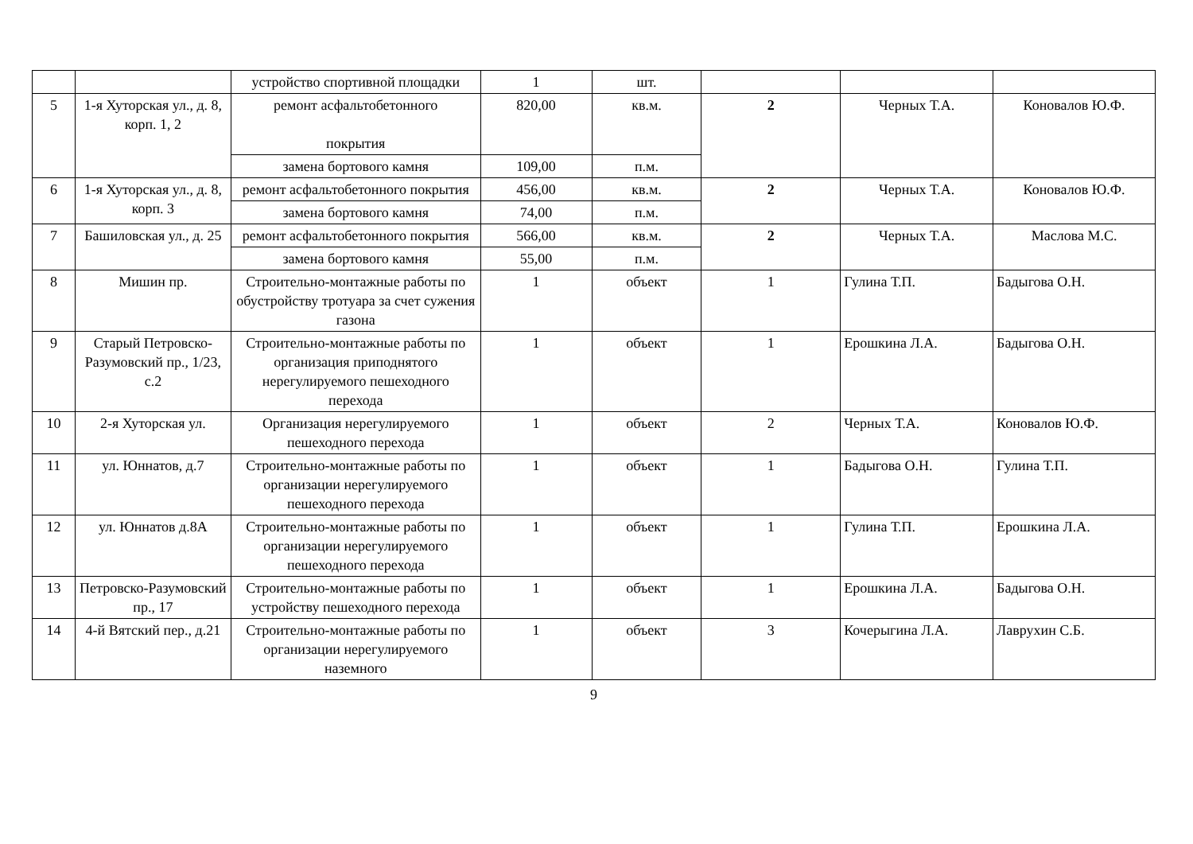| | | устройство спортивной площадки | 1 | шт. | | | |
| 5 | 1-я Хуторская ул., д. 8, корп. 1, 2 | ремонт асфальтобетонного покрытия | 820,00 | кв.м. | 2 | Черных Т.А. | Коновалов Ю.Ф. |
| | | замена бортового камня | 109,00 | п.м. | | | |
| 6 | 1-я Хуторская ул., д. 8, корп. 3 | ремонт асфальтобетонного покрытия | 456,00 | кв.м. | 2 | Черных Т.А. | Коновалов Ю.Ф. |
| | | замена бортового камня | 74,00 | п.м. | | | |
| 7 | Башиловская ул., д. 25 | ремонт асфальтобетонного покрытия | 566,00 | кв.м. | 2 | Черных Т.А. | Маслова М.С. |
| | | замена бортового камня | 55,00 | п.м. | | | |
| 8 | Мишин пр. | Строительно-монтажные работы по обустройству тротуара за счет сужения газона | 1 | объект | 1 | Гулина Т.П. | Бадыгова О.Н. |
| 9 | Старый Петровско-Разумовский пр., 1/23, с.2 | Строительно-монтажные работы по организация приподнятого нерегулируемого пешеходного перехода | 1 | объект | 1 | Ерошкина Л.А. | Бадыгова О.Н. |
| 10 | 2-я Хуторская ул. | Организация нерегулируемого пешеходного перехода | 1 | объект | 2 | Черных Т.А. | Коновалов Ю.Ф. |
| 11 | ул. Юннатов, д.7 | Строительно-монтажные работы по организации нерегулируемого пешеходного перехода | 1 | объект | 1 | Бадыгова О.Н. | Гулина Т.П. |
| 12 | ул. Юннатов д.8А | Строительно-монтажные работы по организации нерегулируемого пешеходного перехода | 1 | объект | 1 | Гулина Т.П. | Ерошкина Л.А. |
| 13 | Петровско-Разумовский пр., 17 | Строительно-монтажные работы по устройству пешеходного перехода | 1 | объект | 1 | Ерошкина Л.А. | Бадыгова О.Н. |
| 14 | 4-й Вятский пер., д.21 | Строительно-монтажные работы по организации нерегулируемого наземного | 1 | объект | 3 | Кочерыгина Л.А. | Лаврухин С.Б. |
9